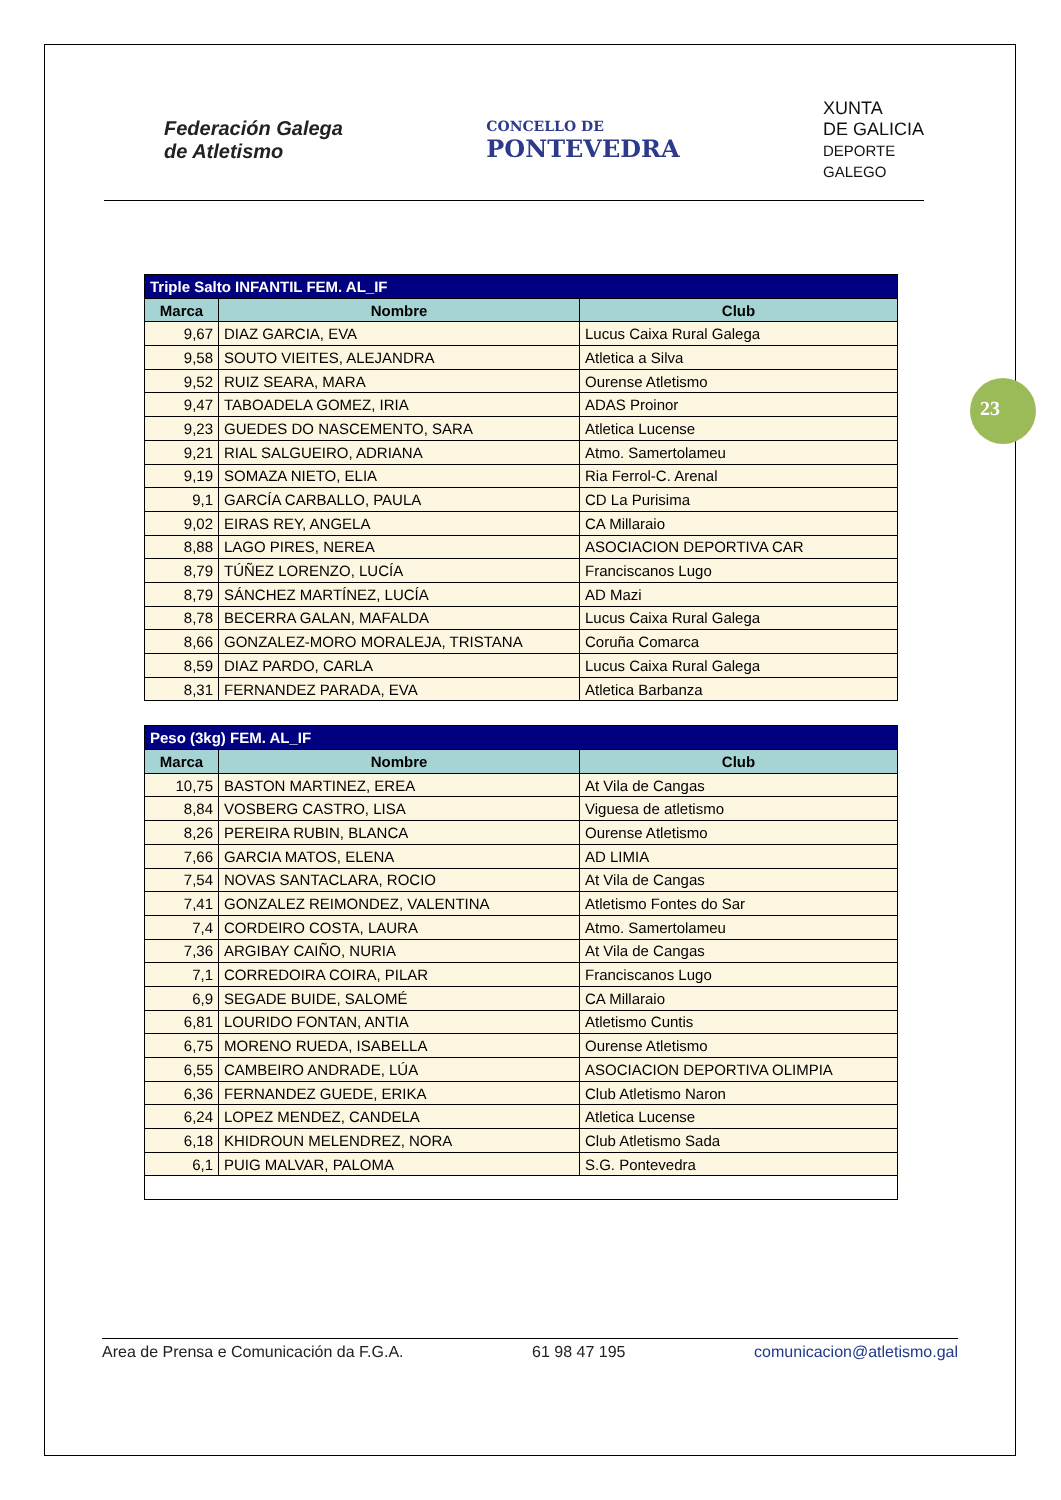Federación Galega
de Atletismo
CONCELLO DE
PONTEVEDRA
XUNTA
DE GALICIA
DEPORTE
GALEGO
23
| Triple Salto INFANTIL FEM. AL_IF | | |
| --- | --- | --- |
| Marca | Nombre | Club |
| 9,67 | DIAZ GARCIA, EVA | Lucus Caixa Rural Galega |
| 9,58 | SOUTO VIEITES, ALEJANDRA | Atletica a Silva |
| 9,52 | RUIZ SEARA, MARA | Ourense Atletismo |
| 9,47 | TABOADELA GOMEZ, IRIA | ADAS Proinor |
| 9,23 | GUEDES DO NASCEMENTO, SARA | Atletica Lucense |
| 9,21 | RIAL SALGUEIRO, ADRIANA | Atmo. Samertolameu |
| 9,19 | SOMAZA NIETO, ELIA | Ria Ferrol-C. Arenal |
| 9,1 | GARCÍA CARBALLO, PAULA | CD La Purisima |
| 9,02 | EIRAS REY, ANGELA | CA Millaraio |
| 8,88 | LAGO PIRES, NEREA | ASOCIACION DEPORTIVA CAR |
| 8,79 | TÚÑEZ LORENZO, LUCÍA | Franciscanos Lugo |
| 8,79 | SÁNCHEZ MARTÍNEZ, LUCÍA | AD Mazi |
| 8,78 | BECERRA GALAN, MAFALDA | Lucus Caixa Rural Galega |
| 8,66 | GONZALEZ-MORO MORALEJA, TRISTANA | Coruña Comarca |
| 8,59 | DIAZ PARDO, CARLA | Lucus Caixa Rural Galega |
| 8,31 | FERNANDEZ PARADA, EVA | Atletica Barbanza |
| Peso (3kg) FEM. AL_IF | | |
| --- | --- | --- |
| Marca | Nombre | Club |
| 10,75 | BASTON MARTINEZ, EREA | At Vila de Cangas |
| 8,84 | VOSBERG CASTRO, LISA | Viguesa de atletismo |
| 8,26 | PEREIRA RUBIN, BLANCA | Ourense Atletismo |
| 7,66 | GARCIA MATOS, ELENA | AD LIMIA |
| 7,54 | NOVAS SANTACLARA, ROCIO | At Vila de Cangas |
| 7,41 | GONZALEZ REIMONDEZ, VALENTINA | Atletismo Fontes do Sar |
| 7,4 | CORDEIRO COSTA, LAURA | Atmo. Samertolameu |
| 7,36 | ARGIBAY CAIÑO, NURIA | At Vila de Cangas |
| 7,1 | CORREDOIRA COIRA, PILAR | Franciscanos Lugo |
| 6,9 | SEGADE BUIDE, SALOMÉ | CA Millaraio |
| 6,81 | LOURIDO FONTAN, ANTIA | Atletismo Cuntis |
| 6,75 | MORENO RUEDA, ISABELLA | Ourense Atletismo |
| 6,55 | CAMBEIRO ANDRADE, LÚA | ASOCIACION DEPORTIVA OLIMPIA |
| 6,36 | FERNANDEZ GUEDE, ERIKA | Club Atletismo Naron |
| 6,24 | LOPEZ MENDEZ, CANDELA | Atletica Lucense |
| 6,18 | KHIDROUN MELENDREZ, NORA | Club Atletismo Sada |
| 6,1 | PUIG MALVAR, PALOMA | S.G. Pontevedra |
Area de Prensa e Comunicación da F.G.A. 61 98 47 195 comunicacion@atletismo.gal